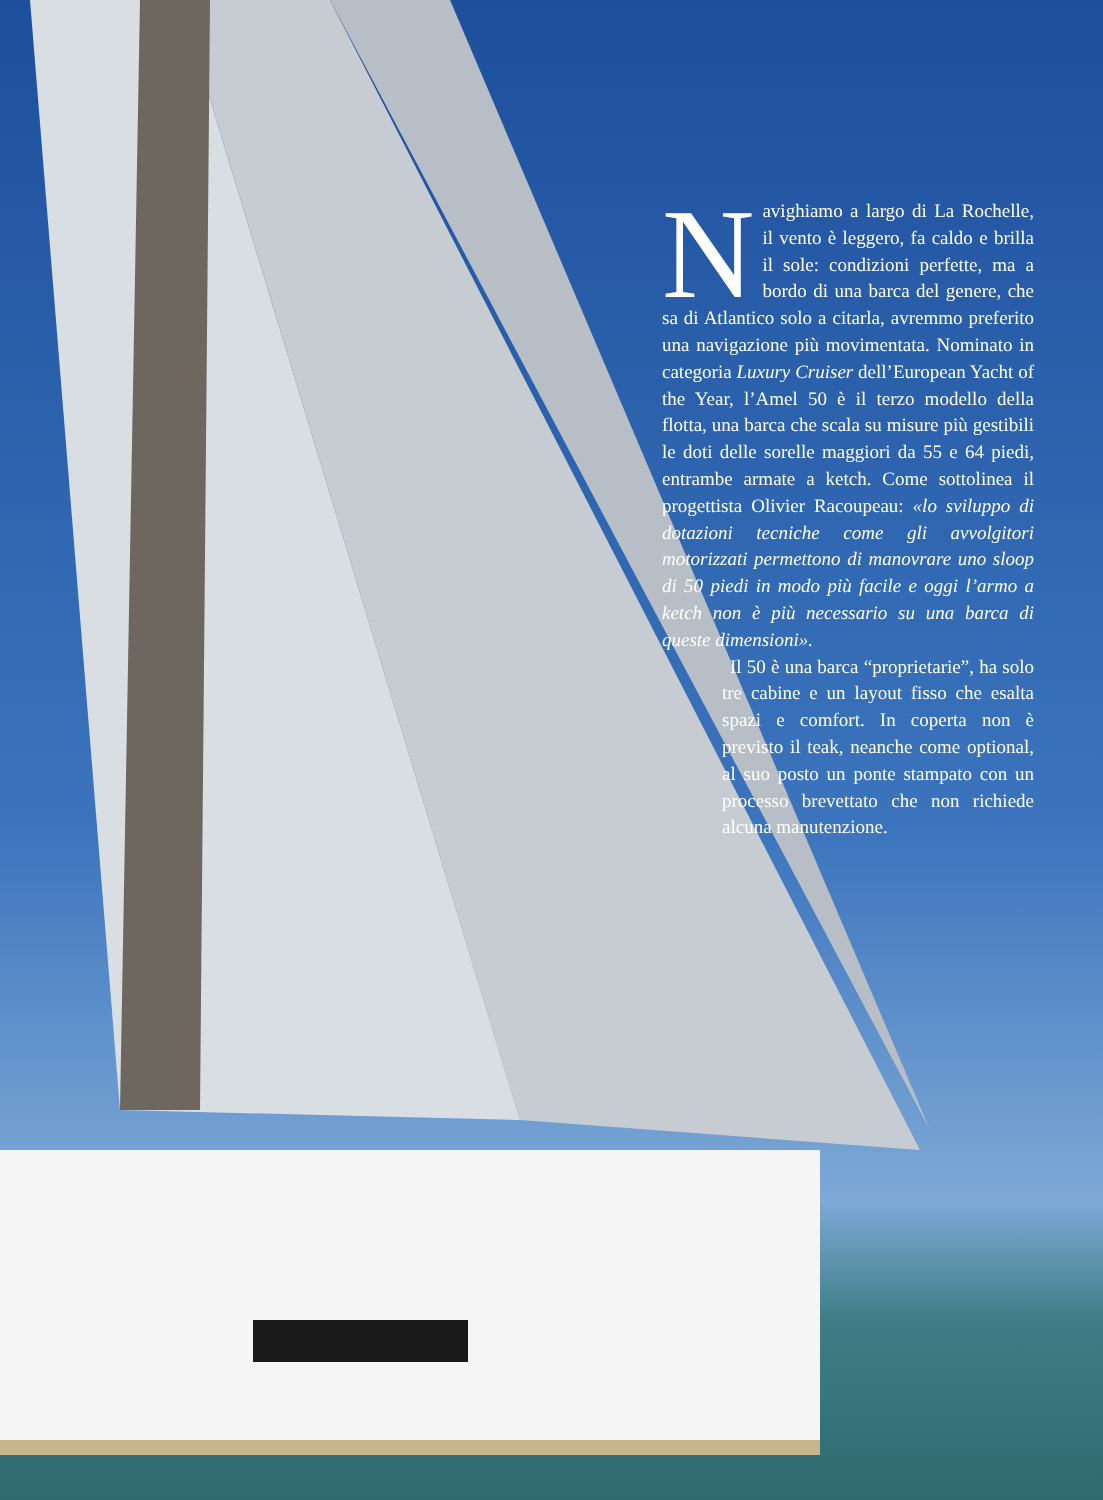Navighiamo a largo di La Rochelle, il vento è leggero, fa caldo e brilla il sole: condizioni perfette, ma a bordo di una barca del genere, che sa di Atlantico solo a citarla, avremmo preferito una navigazione più movimentata. Nominato in categoria Luxury Cruiser dell’European Yacht of the Year, l’Amel 50 è il terzo modello della flotta, una barca che scala su misure più gestibili le doti delle sorelle maggiori da 55 e 64 piedi, entrambe armate a ketch. Come sottolinea il progettista Olivier Racoupeau: «lo sviluppo di dotazioni tecniche come gli avvolgitori motorizzati permettono di manovrare uno sloop di 50 piedi in modo più facile e oggi l’armo a ketch non è più necessario su una barca di queste dimensioni».
Il 50 è una barca “proprietarie”, ha solo tre cabine e un layout fisso che esalta spazi e comfort. In coperta non è previsto il teak, neanche come optional, al suo posto un ponte stampato con un processo brevettato che non richiede alcuna manutenzione.